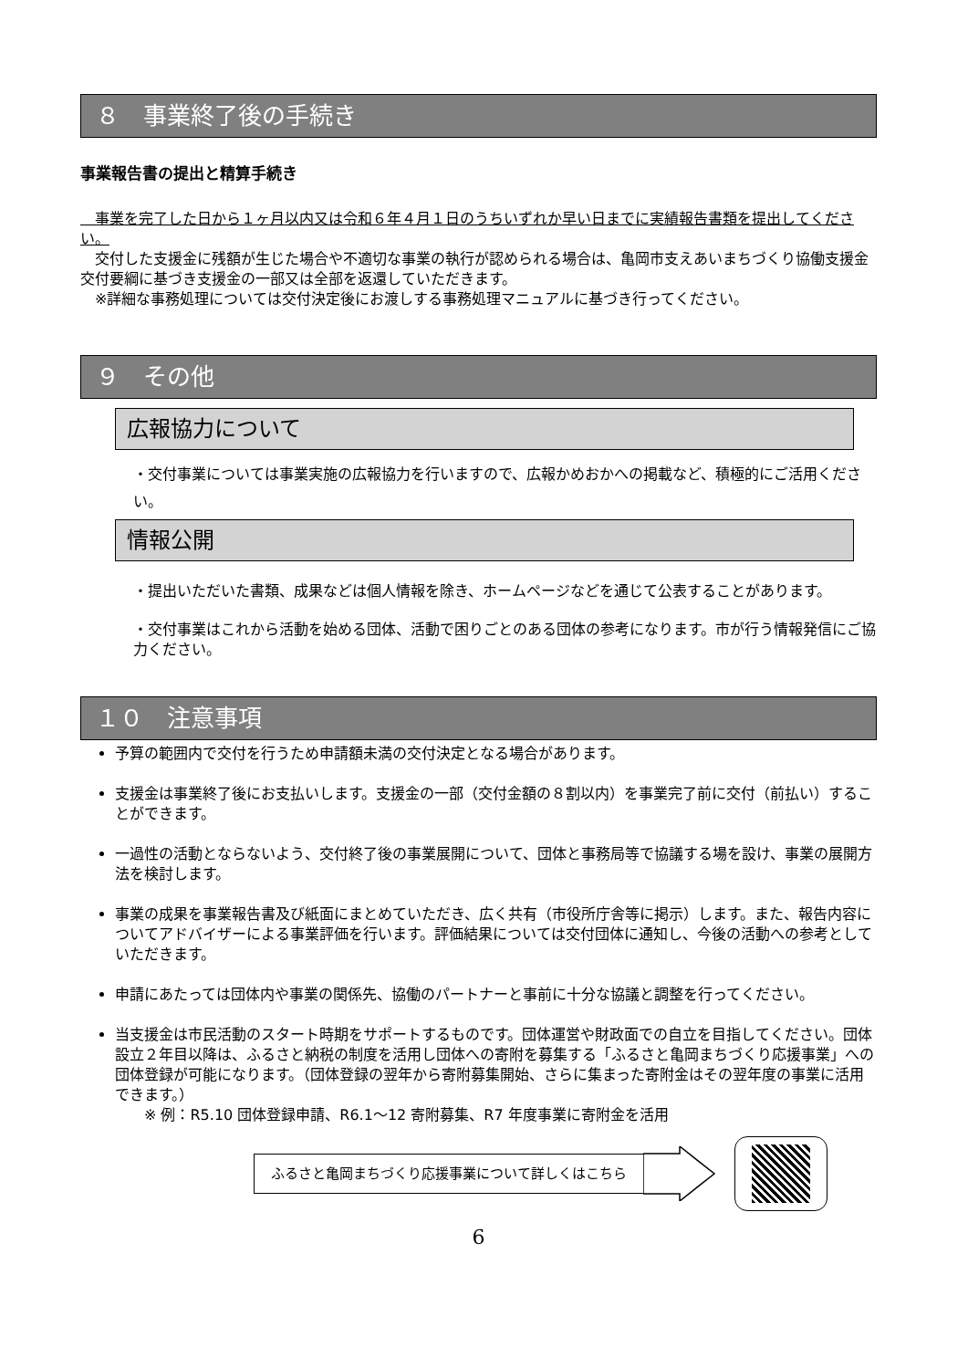８　事業終了後の手続き
事業報告書の提出と精算手続き
　事業を完了した日から１ヶ月以内又は令和６年４月１日のうちいずれか早い日までに実績報告書類を提出してください。
　交付した支援金に残額が生じた場合や不適切な事業の執行が認められる場合は、亀岡市支えあいまちづくり協働支援金交付要綱に基づき支援金の一部又は全部を返還していただきます。
　※詳細な事務処理については交付決定後にお渡しする事務処理マニュアルに基づき行ってください。
９　その他
広報協力について
・交付事業については事業実施の広報協力を行いますので、広報かめおかへの掲載など、積極的にご活用ください。
情報公開
・提出いただいた書類、成果などは個人情報を除き、ホームページなどを通じて公表することがあります。
・交付事業はこれから活動を始める団体、活動で困りごとのある団体の参考になります。市が行う情報発信にご協力ください。
１０　注意事項
予算の範囲内で交付を行うため申請額未満の交付決定となる場合があります。
支援金は事業終了後にお支払いします。支援金の一部（交付金額の８割以内）を事業完了前に交付（前払い）することができます。
一過性の活動とならないよう、交付終了後の事業展開について、団体と事務局等で協議する場を設け、事業の展開方法を検討します。
事業の成果を事業報告書及び紙面にまとめていただき、広く共有（市役所庁舎等に掲示）します。また、報告内容についてアドバイザーによる事業評価を行います。評価結果については交付団体に通知し、今後の活動への参考としていただきます。
申請にあたっては団体内や事業の関係先、協働のパートナーと事前に十分な協議と調整を行ってください。
当支援金は市民活動のスタート時期をサポートするものです。団体運営や財政面での自立を目指してください。団体設立２年目以降は、ふるさと納税の制度を活用し団体への寄附を募集する「ふるさと亀岡まちづくり応援事業」への団体登録が可能になります。（団体登録の翌年から寄附募集開始、さらに集まった寄附金はその翌年度の事業に活用できます。）
※ 例：R5.10 団体登録申請、R6.1～12 寄附募集、R7 年度事業に寄附金を活用
ふるさと亀岡まちづくり応援事業について詳しくはこちら
6